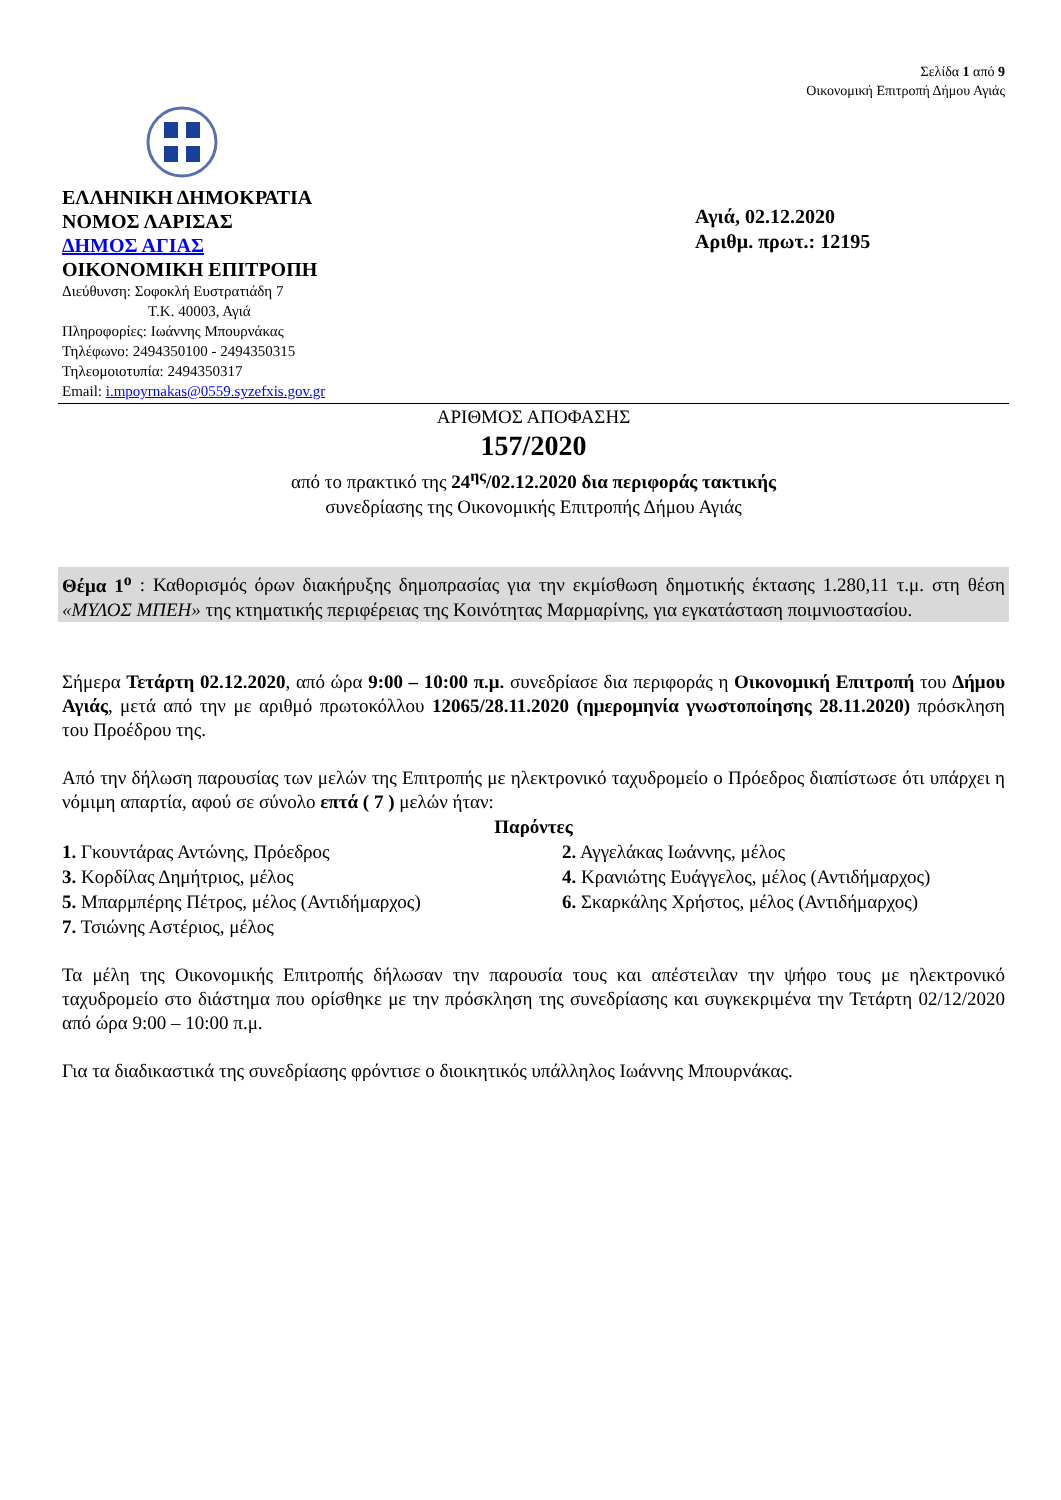Σελίδα 1 από 9
Οικονομική Επιτροπή Δήμου Αγιάς
ΕΛΛΗΝΙΚΗ ΔΗΜΟΚΡΑΤΙΑ
ΝΟΜΟΣ ΛΑΡΙΣΑΣ
ΔΗΜΟΣ ΑΓΙΑΣ
ΟΙΚΟΝΟΜΙΚΗ ΕΠΙΤΡΟΠΗ
Διεύθυνση: Σοφοκλή Ευστρατιάδη 7
Τ.Κ. 40003, Αγιά
Πληροφορίες: Ιωάννης Μπουρνάκας
Τηλέφωνο: 2494350100 - 2494350315
Τηλεομοιοτυπία: 2494350317
Email: i.mpoyrnakas@0559.syzefxis.gov.gr
Αγιά, 02.12.2020
Αριθμ. πρωτ.: 12195
ΑΡΙΘΜΟΣ ΑΠΟΦΑΣΗΣ
157/2020
από το πρακτικό της 24<sup>ης</sup>/02.12.2020 δια περιφοράς τακτικής
συνεδρίασης της Οικονομικής Επιτροπής Δήμου Αγιάς
Θέμα 1<sup>ο</sup> : Καθορισμός όρων διακήρυξης δημοπρασίας για την εκμίσθωση δημοτικής έκτασης 1.280,11 τ.μ. στη θέση «ΜΥΛΟΣ ΜΠΕΗ» της κτηματικής περιφέρειας της Κοινότητας Μαρμαρίνης, για εγκατάσταση ποιμνιοστασίου.
Σήμερα Τετάρτη 02.12.2020, από ώρα 9:00 – 10:00 π.μ. συνεδρίασε δια περιφοράς η Οικονομική Επιτροπή του Δήμου Αγιάς, μετά από την με αριθμό πρωτοκόλλου 12065/28.11.2020 (ημερομηνία γνωστοποίησης 28.11.2020) πρόσκληση του Προέδρου της.
Από την δήλωση παρουσίας των μελών της Επιτροπής με ηλεκτρονικό ταχυδρομείο ο Πρόεδρος διαπίστωσε ότι υπάρχει η νόμιμη απαρτία, αφού σε σύνολο επτά ( 7 ) μελών ήταν:
Παρόντες
1. Γκουντάρας Αντώνης, Πρόεδρος
2. Αγγελάκας Ιωάννης, μέλος
3. Κορδίλας Δημήτριος, μέλος
4. Κρανιώτης Ευάγγελος, μέλος (Αντιδήμαρχος)
5. Μπαρμπέρης Πέτρος, μέλος (Αντιδήμαρχος)
6. Σκαρκάλης Χρήστος, μέλος (Αντιδήμαρχος)
7. Τσιώνης Αστέριος, μέλος
Τα μέλη της Οικονομικής Επιτροπής δήλωσαν την παρουσία τους και απέστειλαν την ψήφο τους με ηλεκτρονικό ταχυδρομείο στο διάστημα που ορίσθηκε με την πρόσκληση της συνεδρίασης και συγκεκριμένα την Τετάρτη 02/12/2020 από ώρα 9:00 – 10:00 π.μ.
Για τα διαδικαστικά της συνεδρίασης φρόντισε ο διοικητικός υπάλληλος Ιωάννης Μπουρνάκας.